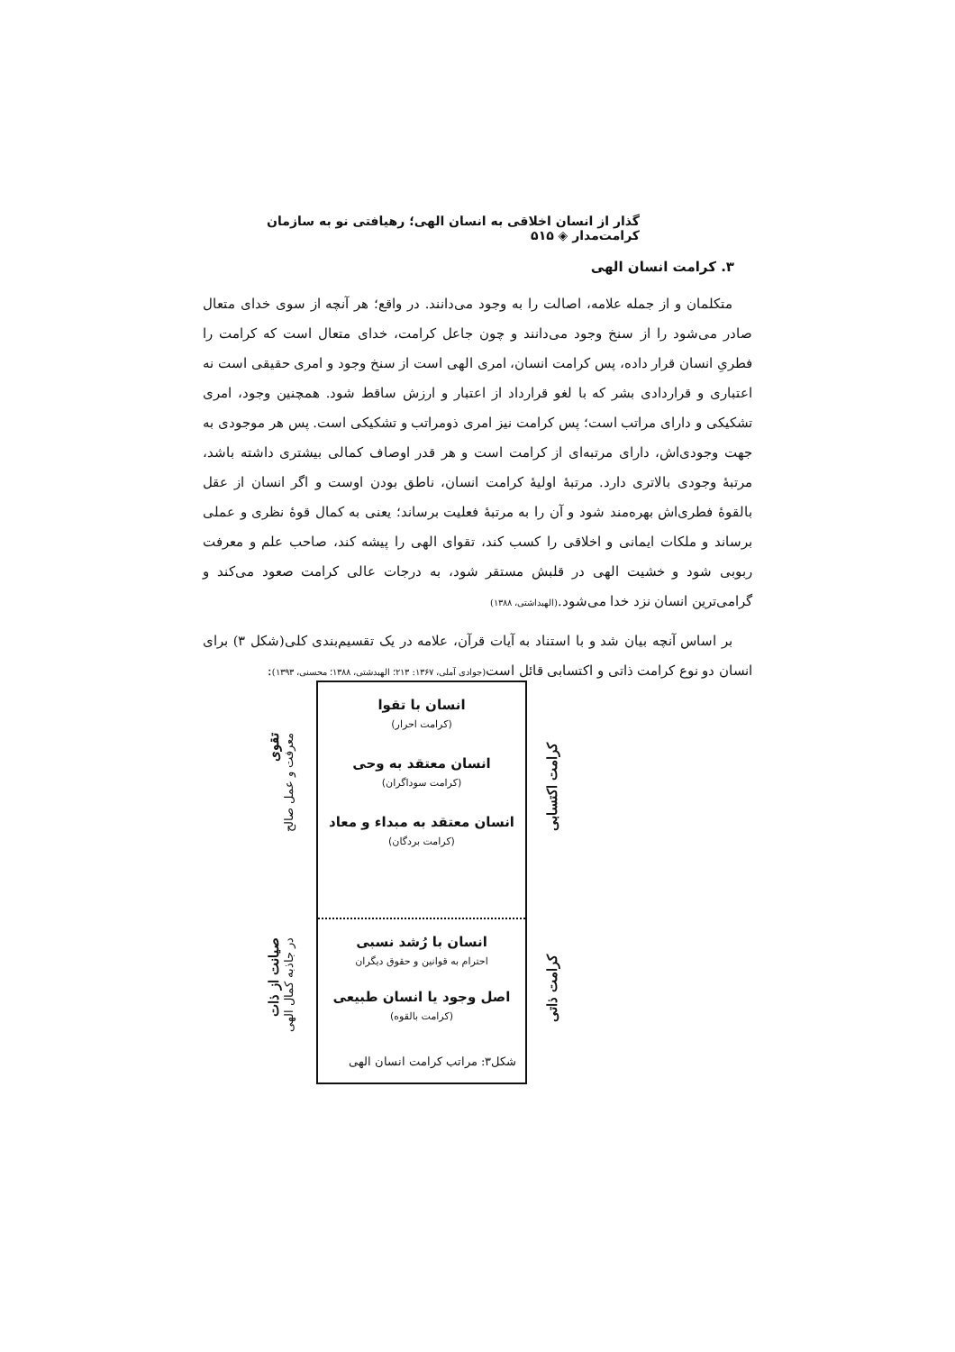گذار از انسان اخلاقی به انسان الهی؛ رهیافتی نو به سازمان کرامت‌مدار ◈ ۵۱۵
۳. کرامت انسان الهی
متکلمان و از جمله علامه، اصالت را به وجود می‌دانند. در واقع؛ هر آنچه از سوی خدای متعال صادر می‌شود را از سنخ وجود می‌دانند و چون جاعل کرامت، خدای متعال است که کرامت را فطریِ انسان قرار داده، پس کرامت انسان، امری الهی است از سنخ وجود و امری حقیقی است نه اعتباری و قراردادی بشر که با لغو قرارداد از اعتبار و ارزش ساقط شود. همچنین وجود، امری تشکیکی و دارای مراتب است؛ پس کرامت نیز امری ذومراتب و تشکیکی است. پس هر موجودی به جهت وجودی‌اش، دارای مرتبه‌ای از کرامت است و هر قدر اوصاف کمالی بیشتری داشته باشد، مرتبهٔ وجودی بالاتری دارد. مرتبهٔ اولیهٔ کرامت انسان، ناطق بودن اوست و اگر انسان از عقل بالقوهٔ فطری‌اش بهره‌مند شود و آن را به مرتبهٔ فعلیت برساند؛ یعنی به کمال قوهٔ نظری و عملی برساند و ملکات ایمانی و اخلاقی را کسب کند، تقوای الهی را پیشه کند، صاحب علم و معرفت ربوبی شود و خشیت الهی در قلبش مستقر شود، به درجات عالی کرامت صعود می‌کند و گرامی‌ترین انسان نزد خدا می‌شود.(الهبداشتی، ۱۳۸۸)
بر اساس آنچه بیان شد و با استناد به آیات قرآن، علامه در یک تقسیم‌بندی کلی(شکل ۳) برای انسان دو نوع کرامت ذاتی و اکتسابی قائل است(جوادی آملی، ۱۳۶۷: ۲۱۳؛ الهبدشتی، ۱۳۸۸؛ محسنی، ۱۳۹۳):
کرامت اکتسابی
کرامت ذاتی
انسان با تقوا
(کرامت احرار)
انسان معتقد به وحی
(کرامت سوداگران)
انسان معتقد به مبداء و معاد
(کرامت بردگان)
انسان با رُشد نسبی
احترام به قوانین و حقوق دیگران
اصل وجود یا انسان طبیعی
(کرامت بالقوه)
معرفت و عمل صالح تقوی
در جاذبه کمال الهی صیانت از ذات
شکل۳: مراتب کرامت انسان الهی